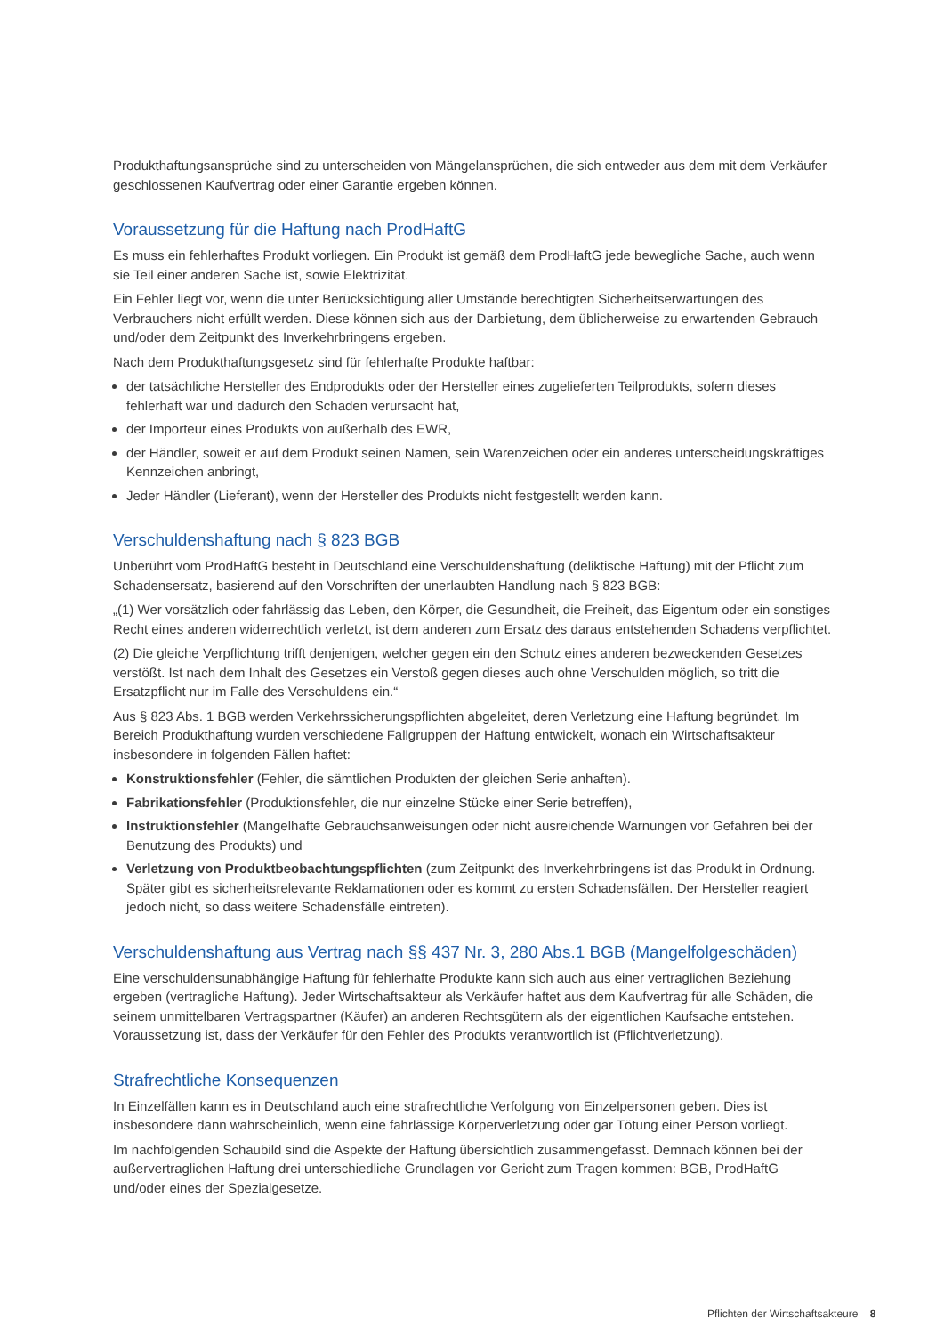Produkthaftungsansprüche sind zu unterscheiden von Mängelansprüchen, die sich entweder aus dem mit dem Verkäufer geschlossenen Kaufvertrag oder einer Garantie ergeben können.
Voraussetzung für die Haftung nach ProdHaftG
Es muss ein fehlerhaftes Produkt vorliegen. Ein Produkt ist gemäß dem ProdHaftG jede bewegliche Sache, auch wenn sie Teil einer anderen Sache ist, sowie Elektrizität.
Ein Fehler liegt vor, wenn die unter Berücksichtigung aller Umstände berechtigten Sicherheitserwartungen des Verbrauchers nicht erfüllt werden. Diese können sich aus der Darbietung, dem üblicherweise zu erwartenden Gebrauch und/oder dem Zeitpunkt des Inverkehrbringens ergeben.
Nach dem Produkthaftungsgesetz sind für fehlerhafte Produkte haftbar:
der tatsächliche Hersteller des Endprodukts oder der Hersteller eines zugelieferten Teilprodukts, sofern dieses fehlerhaft war und dadurch den Schaden verursacht hat,
der Importeur eines Produkts von außerhalb des EWR,
der Händler, soweit er auf dem Produkt seinen Namen, sein Warenzeichen oder ein anderes unterscheidungs­kräftiges Kennzeichen anbringt,
Jeder Händler (Lieferant), wenn der Hersteller des Produkts nicht festgestellt werden kann.
Verschuldenshaftung nach § 823 BGB
Unberührt vom ProdHaftG besteht in Deutschland eine Verschuldenshaftung (deliktische Haftung) mit der Pflicht zum Schadensersatz, basierend auf den Vorschriften der unerlaubten Handlung nach § 823 BGB:
„(1) Wer vorsätzlich oder fahrlässig das Leben, den Körper, die Gesundheit, die Freiheit, das Eigentum oder ein sonstiges Recht eines anderen widerrechtlich verletzt, ist dem anderen zum Ersatz des daraus entstehenden Schadens verpflichtet.
(2) Die gleiche Verpflichtung trifft denjenigen, welcher gegen ein den Schutz eines anderen bezweckenden Gesetzes verstößt. Ist nach dem Inhalt des Gesetzes ein Verstoß gegen dieses auch ohne Verschulden möglich, so tritt die Ersatzpflicht nur im Falle des Verschuldens ein.“
Aus § 823 Abs. 1 BGB werden Verkehrssicherungspflichten abgeleitet, deren Verletzung eine Haftung begründet. Im Bereich Produkthaftung wurden verschiedene Fallgruppen der Haftung entwickelt, wonach ein Wirtschafts­akteur insbesondere in folgenden Fällen haftet:
Konstruktionsfehler (Fehler, die sämtlichen Produkten der gleichen Serie anhaften).
Fabrikationsfehler (Produktionsfehler, die nur einzelne Stücke einer Serie betreffen),
Instruktionsfehler (Mangelhafte Gebrauchsanweisungen oder nicht ausreichende Warnungen vor Gefahren bei der Benutzung des Produkts) und
Verletzung von Produktbeobachtungspflichten (zum Zeitpunkt des Inverkehrbringens ist das Produkt in Ordnung. Später gibt es sicherheitsrelevante Reklamationen oder es kommt zu ersten Schadensfällen. Der Hersteller reagiert jedoch nicht, so dass weitere Schadensfälle eintreten).
Verschuldenshaftung aus Vertrag nach §§ 437 Nr. 3, 280 Abs.1 BGB (Mangelfolgeschäden)
Eine verschuldensunabhängige Haftung für fehlerhafte Produkte kann sich auch aus einer vertraglichen Beziehung ergeben (vertragliche Haftung). Jeder Wirtschaftsakteur als Verkäufer haftet aus dem Kaufvertrag für alle Schäden, die seinem unmittelbaren Vertragspartner (Käufer) an anderen Rechtsgütern als der eigentlichen Kaufsache entstehen. Voraussetzung ist, dass der Verkäufer für den Fehler des Produkts verantwortlich ist (Pflichtverletzung).
Strafrechtliche Konsequenzen
In Einzelfällen kann es in Deutschland auch eine strafrechtliche Verfolgung von Einzelpersonen geben. Dies ist insbesondere dann wahrscheinlich, wenn eine fahrlässige Körperverletzung oder gar Tötung einer Person vorliegt.
Im nachfolgenden Schaubild sind die Aspekte der Haftung übersichtlich zusammengefasst. Demnach können bei der außervertraglichen Haftung drei unterschiedliche Grundlagen vor Gericht zum Tragen kommen: BGB, ProdHaftG und/oder eines der Spezialgesetze.
Pflichten der Wirtschaftsakteure 8